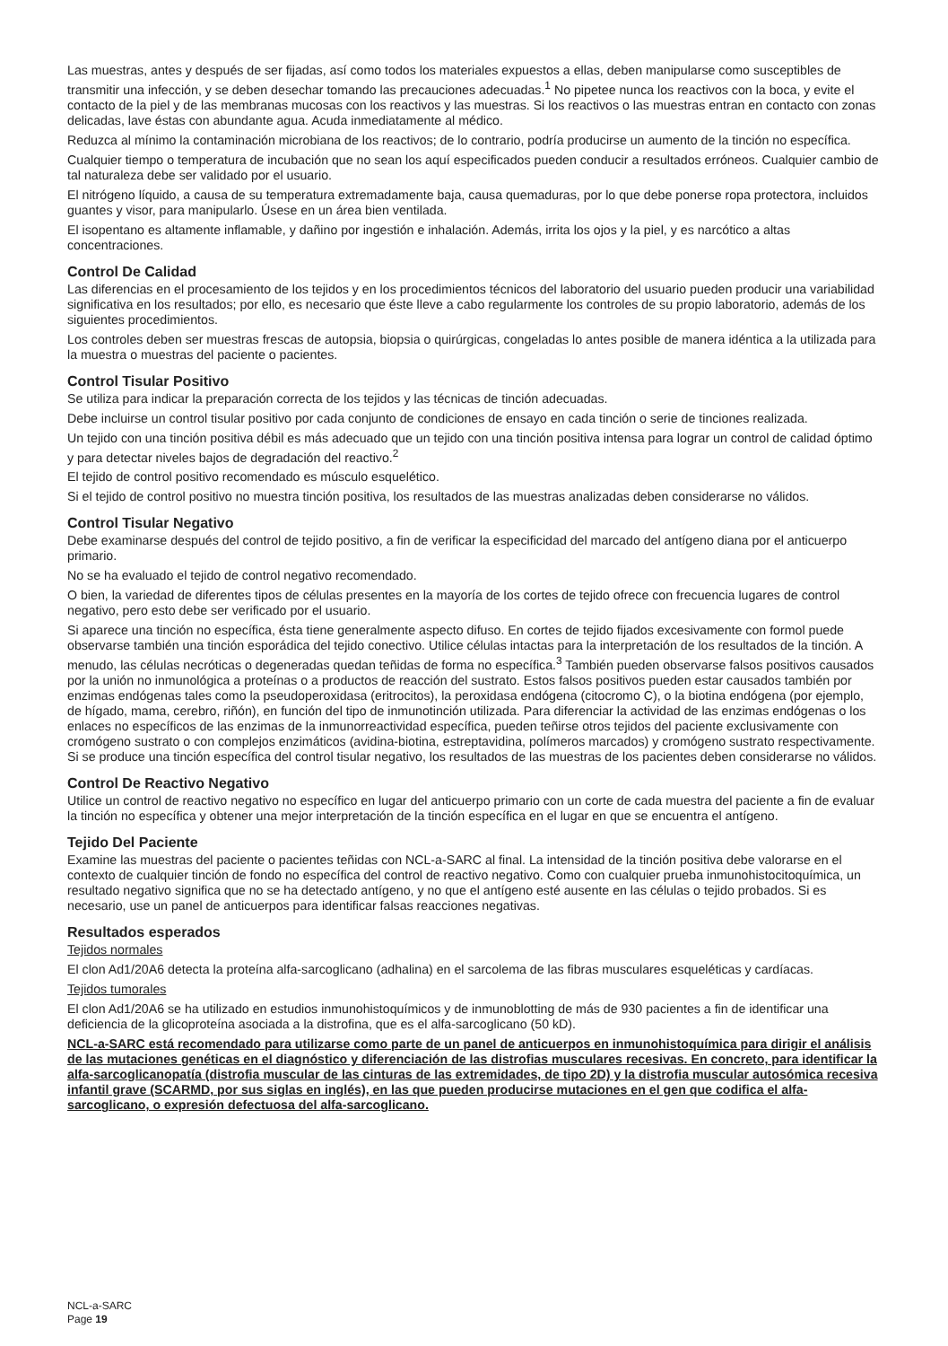Las muestras, antes y después de ser fijadas, así como todos los materiales expuestos a ellas, deben manipularse como susceptibles de transmitir una infección, y se deben desechar tomando las precauciones adecuadas.<sup>1</sup> No pipetee nunca los reactivos con la boca, y evite el contacto de la piel y de las membranas mucosas con los reactivos y las muestras. Si los reactivos o las muestras entran en contacto con zonas delicadas, lave éstas con abundante agua. Acuda inmediatamente al médico.
Reduzca al mínimo la contaminación microbiana de los reactivos; de lo contrario, podría producirse un aumento de la tinción no específica.
Cualquier tiempo o temperatura de incubación que no sean los aquí especificados pueden conducir a resultados erróneos. Cualquier cambio de tal naturaleza debe ser validado por el usuario.
El nitrógeno líquido, a causa de su temperatura extremadamente baja, causa quemaduras, por lo que debe ponerse ropa protectora, incluidos guantes y visor, para manipularlo. Úsese en un área bien ventilada.
El isopentano es altamente inflamable, y dañino por ingestión e inhalación. Además, irrita los ojos y la piel, y es narcótico a altas concentraciones.
Control De Calidad
Las diferencias en el procesamiento de los tejidos y en los procedimientos técnicos del laboratorio del usuario pueden producir una variabilidad significativa en los resultados; por ello, es necesario que éste lleve a cabo regularmente los controles de su propio laboratorio, además de los siguientes procedimientos.
Los controles deben ser muestras frescas de autopsia, biopsia o quirúrgicas, congeladas lo antes posible de manera idéntica a la utilizada para la muestra o muestras del paciente o pacientes.
Control Tisular Positivo
Se utiliza para indicar la preparación correcta de los tejidos y las técnicas de tinción adecuadas.
Debe incluirse un control tisular positivo por cada conjunto de condiciones de ensayo en cada tinción o serie de tinciones realizada.
Un tejido con una tinción positiva débil es más adecuado que un tejido con una tinción positiva intensa para lograr un control de calidad óptimo y para detectar niveles bajos de degradación del reactivo.<sup>2</sup>
El tejido de control positivo recomendado es músculo esquelético.
Si el tejido de control positivo no muestra tinción positiva, los resultados de las muestras analizadas deben considerarse no válidos.
Control Tisular Negativo
Debe examinarse después del control de tejido positivo, a fin de verificar la especificidad del marcado del antígeno diana por el anticuerpo primario.
No se ha evaluado el tejido de control negativo recomendado.
O bien, la variedad de diferentes tipos de células presentes en la mayoría de los cortes de tejido ofrece con frecuencia lugares de control negativo, pero esto debe ser verificado por el usuario.
Si aparece una tinción no específica, ésta tiene generalmente aspecto difuso. En cortes de tejido fijados excesivamente con formol puede observarse también una tinción esporádica del tejido conectivo. Utilice células intactas para la interpretación de los resultados de la tinción. A menudo, las células necróticas o degeneradas quedan teñidas de forma no específica.<sup>3</sup> También pueden observarse falsos positivos causados por la unión no inmunológica a proteínas o a productos de reacción del sustrato. Estos falsos positivos pueden estar causados también por enzimas endógenas tales como la pseudoperoxidasa (eritrocitos), la peroxidasa endógena (citocromo C), o la biotina endógena (por ejemplo, de hígado, mama, cerebro, riñón), en función del tipo de inmunotinción utilizada. Para diferenciar la actividad de las enzimas endógenas o los enlaces no específicos de las enzimas de la inmunorreactividad específica, pueden teñirse otros tejidos del paciente exclusivamente con cromógeno sustrato o con complejos enzimáticos (avidina-biotina, estreptavidina, polímeros marcados) y cromógeno sustrato respectivamente. Si se produce una tinción específica del control tisular negativo, los resultados de las muestras de los pacientes deben considerarse no válidos.
Control De Reactivo Negativo
Utilice un control de reactivo negativo no específico en lugar del anticuerpo primario con un corte de cada muestra del paciente a fin de evaluar la tinción no específica y obtener una mejor interpretación de la tinción específica en el lugar en que se encuentra el antígeno.
Tejido Del Paciente
Examine las muestras del paciente o pacientes teñidas con NCL-a-SARC al final. La intensidad de la tinción positiva debe valorarse en el contexto de cualquier tinción de fondo no específica del control de reactivo negativo. Como con cualquier prueba inmunohistocitoquímica, un resultado negativo significa que no se ha detectado antígeno, y no que el antígeno esté ausente en las células o tejido probados. Si es necesario, use un panel de anticuerpos para identificar falsas reacciones negativas.
Resultados esperados
Tejidos normales
El clon Ad1/20A6 detecta la proteína alfa-sarcoglicano (adhalina) en el sarcolema de las fibras musculares esqueléticas y cardíacas.
Tejidos tumorales
El clon Ad1/20A6 se ha utilizado en estudios inmunohistoquímicos y de inmunoblotting de más de 930 pacientes a fin de identificar una deficiencia de la glicoproteína asociada a la distrofina, que es el alfa-sarcoglicano (50 kD).
NCL-a-SARC está recomendado para utilizarse como parte de un panel de anticuerpos en inmunohistoquímica para dirigir el análisis de las mutaciones genéticas en el diagnóstico y diferenciación de las distrofias musculares recesivas. En concreto, para identificar la alfa-sarcoglicanopatía (distrofia muscular de las cinturas de las extremidades, de tipo 2D) y la distrofia muscular autosómica recesiva infantil grave (SCARMD, por sus siglas en inglés), en las que pueden producirse mutaciones en el gen que codifica el alfa-sarcoglicano, o expresión defectuosa del alfa-sarcoglicano.
NCL-a-SARC
Page 19